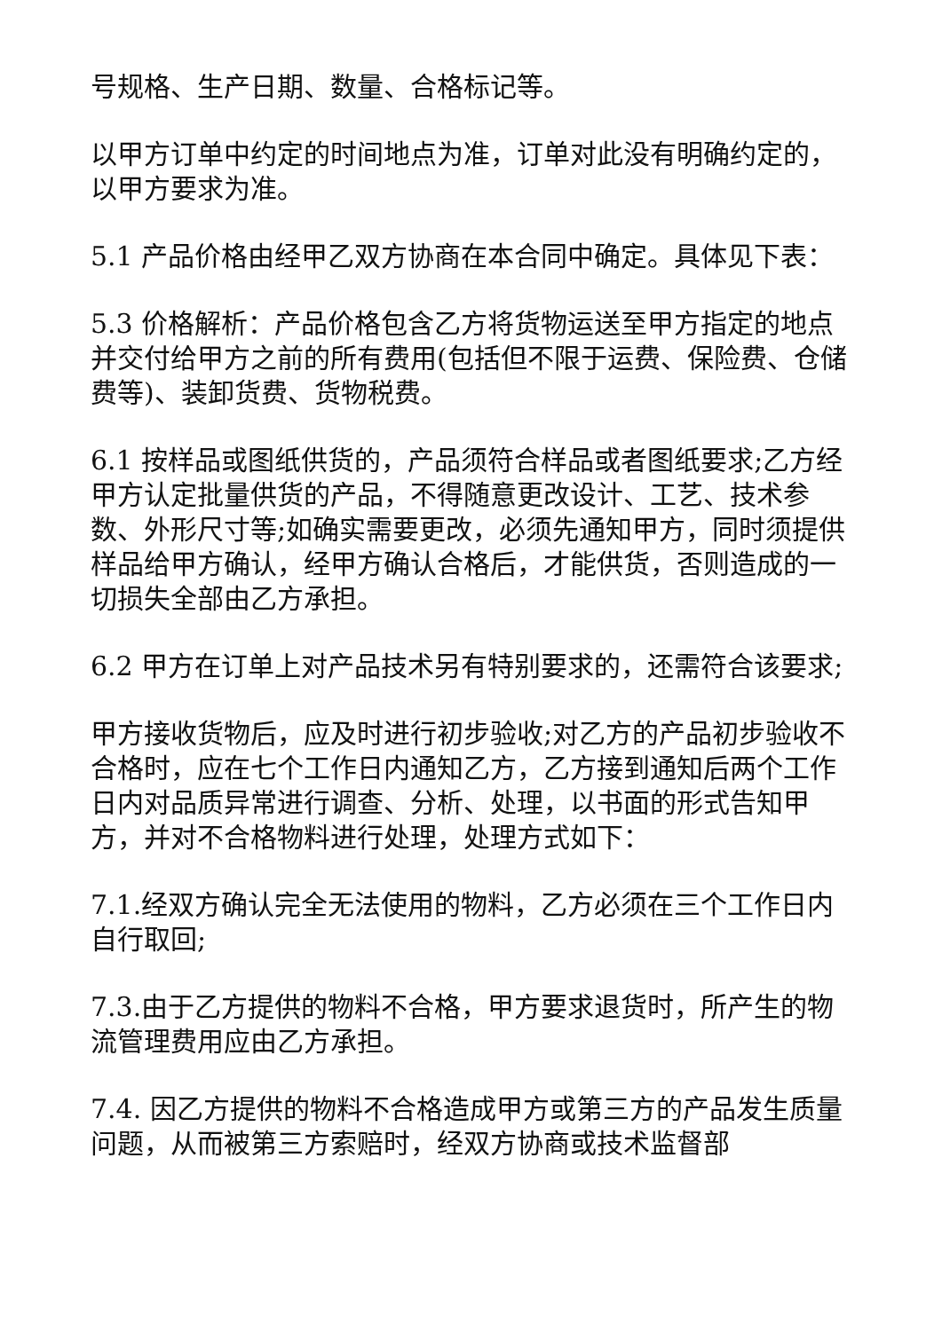号规格、生产日期、数量、合格标记等。
以甲方订单中约定的时间地点为准，订单对此没有明确约定的，以甲方要求为准。
5.1 产品价格由经甲乙双方协商在本合同中确定。具体见下表：
5.3 价格解析：产品价格包含乙方将货物运送至甲方指定的地点并交付给甲方之前的所有费用(包括但不限于运费、保险费、仓储费等)、装卸货费、货物税费。
6.1 按样品或图纸供货的，产品须符合样品或者图纸要求;乙方经甲方认定批量供货的产品，不得随意更改设计、工艺、技术参数、外形尺寸等;如确实需要更改，必须先通知甲方，同时须提供样品给甲方确认，经甲方确认合格后，才能供货，否则造成的一切损失全部由乙方承担。
6.2 甲方在订单上对产品技术另有特别要求的，还需符合该要求;
甲方接收货物后，应及时进行初步验收;对乙方的产品初步验收不合格时，应在七个工作日内通知乙方，乙方接到通知后两个工作日内对品质异常进行调查、分析、处理，以书面的形式告知甲方，并对不合格物料进行处理，处理方式如下：
7.1.经双方确认完全无法使用的物料，乙方必须在三个工作日内自行取回;
7.3.由于乙方提供的物料不合格，甲方要求退货时，所产生的物流管理费用应由乙方承担。
7.4. 因乙方提供的物料不合格造成甲方或第三方的产品发生质量问题，从而被第三方索赔时，经双方协商或技术监督部